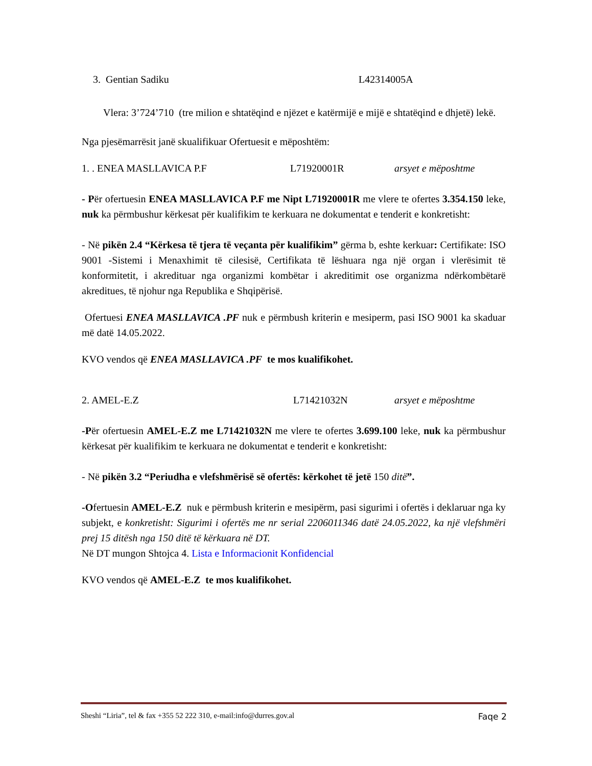3. Gentian Sadiku L42314005A
Vlera: 3’724’710 (tre milion e shtatëqind e njëzet e katërmijë e mijë e shtatëqind e dhjetë) lekë.
Nga pjesëmarrësit janë skualifikuar Ofertuesit e mëposhtëm:
1. . ENEA MASLLAVICA P.F L71920001R arsyet e mëposhtme
- Për ofertuesin ENEA MASLLAVICA P.F me Nipt L71920001R me vlere te ofertes 3.354.150 leke, nuk ka përmbushur kërkesat për kualifikim te kerkuara ne dokumentat e tenderit e konkretisht:
- Në pikën 2.4 “Kërkesa të tjera të veçanta për kualifikim” gërma b, eshte kerkuar: Certifikate: ISO 9001 -Sistemi i Menaxhimit të cilesisë, Certifikata të lëshuara nga një organ i vlerësimit të konformitetit, i akredituar nga organizmi kombëtar i akreditimit ose organizma ndërkombëtarë akreditues, të njohur nga Republika e Shqipërisë.
Ofertuesi ENEA MASLLAVICA .PF nuk e përmbush kriterin e mesiperm, pasi ISO 9001 ka skaduar më datë 14.05.2022.
KVO vendos që ENEA MASLLAVICA .PF te mos kualifikohet.
2. AMEL-E.Z L71421032N arsyet e mëposhtme
-Për ofertuesin AMEL-E.Z me L71421032N me vlere te ofertes 3.699.100 leke, nuk ka përmbushur kërkesat për kualifikim te kerkuara ne dokumentat e tenderit e konkretisht:
- Në pikën 3.2 “Periudha e vlefshmërisë së ofertës: kërkohet të jetë 150 ditë”.
-Ofertuesin AMEL-E.Z nuk e përmbush kriterin e mesipërm, pasi sigurimi i ofertës i deklaruar nga ky subjekt, e konkretisht: Sigurimi i ofertës me nr serial 2206011346 datë 24.05.2022, ka një vlefshmëri prej 15 ditësh nga 150 ditë të kërkuara në DT.
Në DT mungon Shtojca 4. Lista e Informacionit Konfidencial
KVO vendos që AMEL-E.Z te mos kualifikohet.
Sheshi “Liria”, tel & fax +355 52 222 310, e-mail:info@durres.gov.al Faqe 2